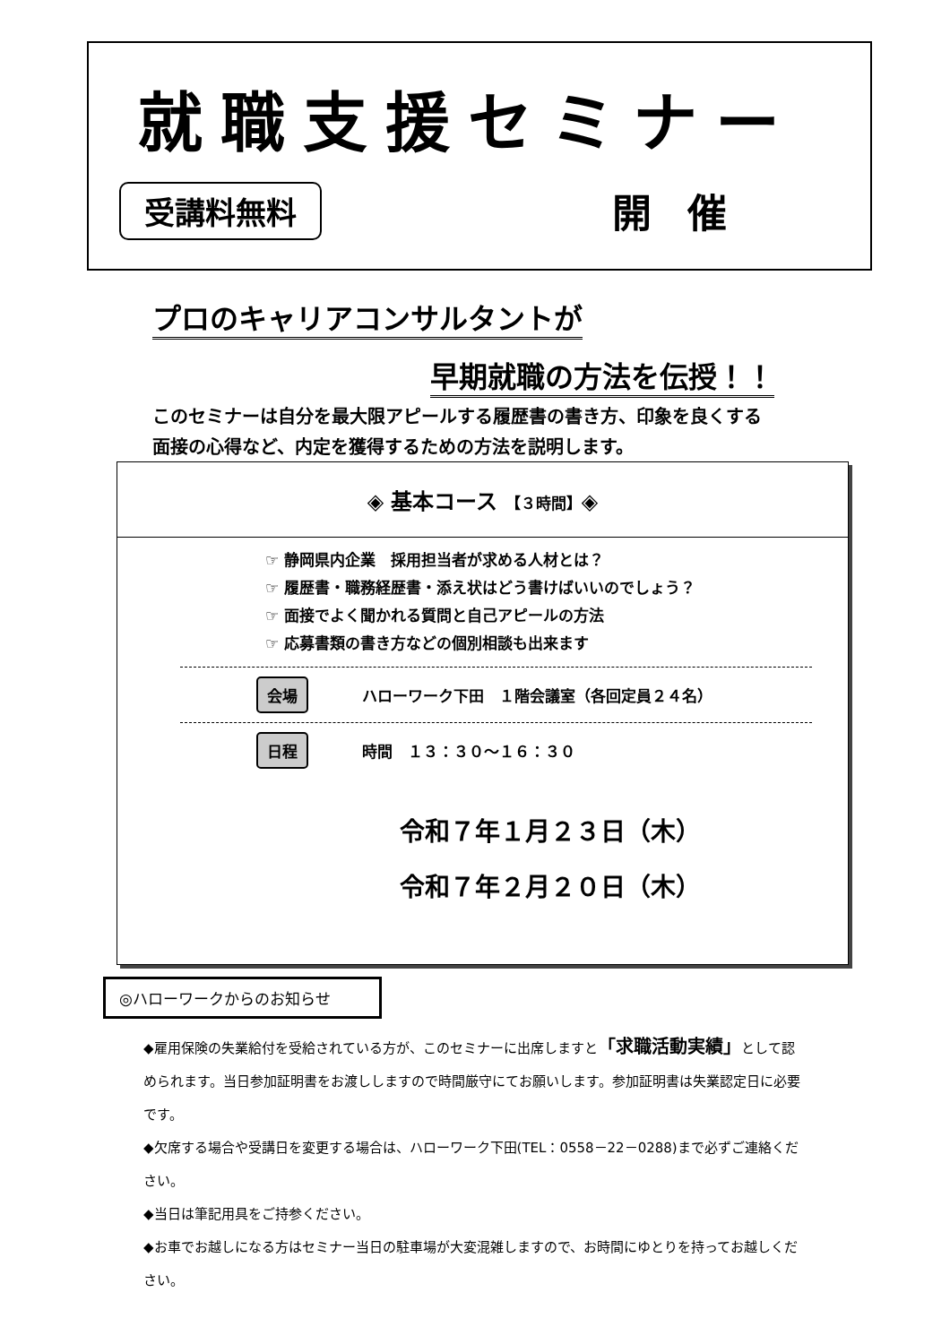就職支援セミナー
受講料無料 開催
プロのキャリアコンサルタントが
早期就職の方法を伝授！！
このセミナーは自分を最大限アピールする履歴書の書き方、印象を良くする
面接の心得など、内定を獲得するための方法を説明します。
◈ 基本コース 【３時間】◈
☞ 静岡県内企業　採用担当者が求める人材とは？
☞ 履歴書・職務経歴書・添え状はどう書けばいいのでしょう？
☞ 面接でよく聞かれる質問と自己アピールの方法
☞ 応募書類の書き方などの個別相談も出来ます
会場 ハローワーク下田　１階会議室（各回定員２４名）
日程 時間　１３：３０～１６：３０
令和７年１月２３日（木）
令和７年２月２０日（木）
◎ハローワークからのお知らせ
◆雇用保険の失業給付を受給されている方が、このセミナーに出席しますと「求職活動実績」として認められます。当日参加証明書をお渡ししますので時間厳守にてお願いします。参加証明書は失業認定日に必要です。
◆欠席する場合や受講日を変更する場合は、ハローワーク下田(TEL：0558－22－0288)まで必ずご連絡ください。
◆当日は筆記用具をご持参ください。
◆お車でお越しになる方はセミナー当日の駐車場が大変混雑しますので、お時間にゆとりを持ってお越しください。